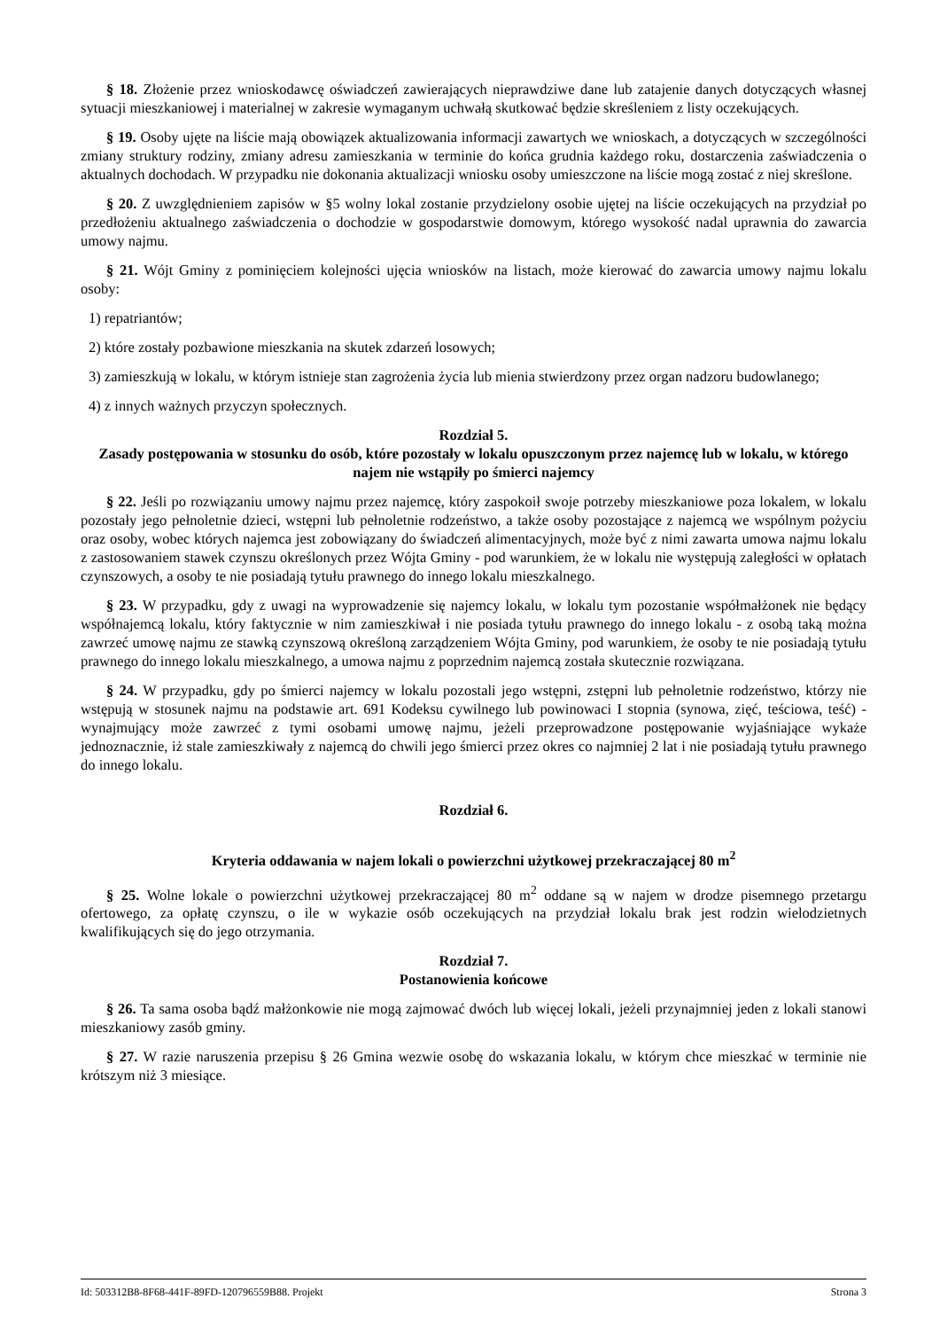§ 18. Złożenie przez wnioskodawcę oświadczeń zawierających nieprawdziwe dane lub zatajenie danych dotyczących własnej sytuacji mieszkaniowej i materialnej w zakresie wymaganym uchwałą skutkować będzie skreśleniem z listy oczekujących.
§ 19. Osoby ujęte na liście mają obowiązek aktualizowania informacji zawartych we wnioskach, a dotyczących w szczególności zmiany struktury rodziny, zmiany adresu zamieszkania w terminie do końca grudnia każdego roku, dostarczenia zaświadczenia o aktualnych dochodach. W przypadku nie dokonania aktualizacji wniosku osoby umieszczone na liście mogą zostać z niej skreślone.
§ 20. Z uwzględnieniem zapisów w §5 wolny lokal zostanie przydzielony osobie ujętej na liście oczekujących na przydział po przedłożeniu aktualnego zaświadczenia o dochodzie w gospodarstwie domowym, którego wysokość nadal uprawnia do zawarcia umowy najmu.
§ 21. Wójt Gminy z pominięciem kolejności ujęcia wniosków na listach, może kierować do zawarcia umowy najmu lokalu osoby:
1) repatriantów;
2) które zostały pozbawione mieszkania na skutek zdarzeń losowych;
3) zamieszkują w lokalu, w którym istnieje stan zagrożenia życia lub mienia stwierdzony przez organ nadzoru budowlanego;
4) z innych ważnych przyczyn społecznych.
Rozdział 5.
Zasady postępowania w stosunku do osób, które pozostały w lokalu opuszczonym przez najemcę lub w lokalu, w którego najem nie wstąpiły po śmierci najemcy
§ 22. Jeśli po rozwiązaniu umowy najmu przez najemcę, który zaspokoił swoje potrzeby mieszkaniowe poza lokalem, w lokalu pozostały jego pełnoletnie dzieci, wstępni lub pełnoletnie rodzeństwo, a także osoby pozostające z najemcą we wspólnym pożyciu oraz osoby, wobec których najemca jest zobowiązany do świadczeń alimentacyjnych, może być z nimi zawarta umowa najmu lokalu z zastosowaniem stawek czynszu określonych przez Wójta Gminy - pod warunkiem, że w lokalu nie występują zaległości w opłatach czynszowych, a osoby te nie posiadają tytułu prawnego do innego lokalu mieszkalnego.
§ 23. W przypadku, gdy z uwagi na wyprowadzenie się najemcy lokalu, w lokalu tym pozostanie współmałżonek nie będący współnajemcą lokalu, który faktycznie w nim zamieszkiwał i nie posiada tytułu prawnego do innego lokalu - z osobą taką można zawrzeć umowę najmu ze stawką czynszową określoną zarządzeniem Wójta Gminy, pod warunkiem, że osoby te nie posiadają tytułu prawnego do innego lokalu mieszkalnego, a umowa najmu z poprzednim najemcą została skutecznie rozwiązana.
§ 24. W przypadku, gdy po śmierci najemcy w lokalu pozostali jego wstępni, zstępni lub pełnoletnie rodzeństwo, którzy nie wstępują w stosunek najmu na podstawie art. 691 Kodeksu cywilnego lub powinowaci I stopnia (synowa, zięć, teściowa, teść) - wynajmujący może zawrzeć z tymi osobami umowę najmu, jeżeli przeprowadzone postępowanie wyjaśniające wykaże jednoznacznie, iż stale zamieszkiwały z najemcą do chwili jego śmierci przez okres co najmniej 2 lat i nie posiadają tytułu prawnego do innego lokalu.
Rozdział 6.
Kryteria oddawania w najem lokali o powierzchni użytkowej przekraczającej 80 m<sup>2</sup>
§ 25. Wolne lokale o powierzchni użytkowej przekraczającej 80 m<sup>2</sup> oddane są w najem w drodze pisemnego przetargu ofertowego, za opłatę czynszu, o ile w wykazie osób oczekujących na przydział lokalu brak jest rodzin wielodzietnych kwalifikujących się do jego otrzymania.
Rozdział 7.
Postanowienia końcowe
§ 26. Ta sama osoba bądź małżonkowie nie mogą zajmować dwóch lub więcej lokali, jeżeli przynajmniej jeden z lokali stanowi mieszkaniowy zasób gminy.
§ 27. W razie naruszenia przepisu § 26 Gmina wezwie osobę do wskazania lokalu, w którym chce mieszkać w terminie nie krótszym niż 3 miesiące.
Id: 503312B8-8F68-441F-89FD-120796559B88. Projekt Strona 3